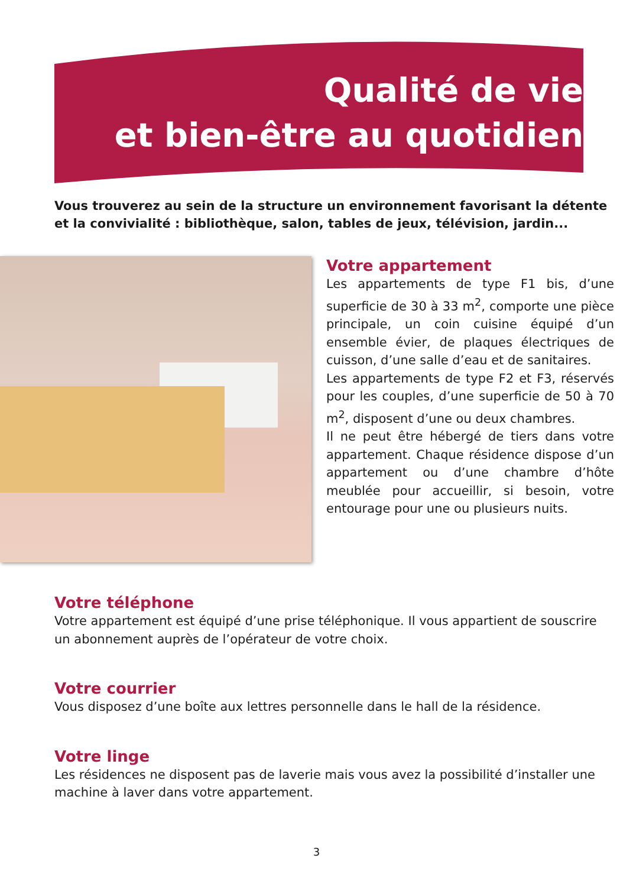Qualité de vie
et bien-être au quotidien
Vous trouverez au sein de la structure un environnement favorisant la détente et la convivialité : bibliothèque, salon, tables de jeux, télévision, jardin...
Votre appartement
Les appartements de type F1 bis, d’une superficie de 30 à 33 m<sup>2</sup>, comporte une pièce principale, un coin cuisine équipé d’un ensemble évier, de plaques électriques de cuisson, d’une salle d’eau et de sanitaires.
Les appartements de type F2 et F3, réservés pour les couples, d’une superficie de 50 à 70 m<sup>2</sup>, disposent d’une ou deux chambres.
Il ne peut être hébergé de tiers dans votre appartement. Chaque résidence dispose d’un appartement ou d’une chambre d’hôte meublée pour accueillir, si besoin, votre entourage pour une ou plusieurs nuits.
Votre téléphone
Votre appartement est équipé d’une prise téléphonique. Il vous appartient de souscrire un abonnement auprès de l’opérateur de votre choix.
Votre courrier
Vous disposez d’une boîte aux lettres personnelle dans le hall de la résidence.
Votre linge
Les résidences ne disposent pas de laverie mais vous avez la possibilité d’installer une machine à laver dans votre appartement.
3